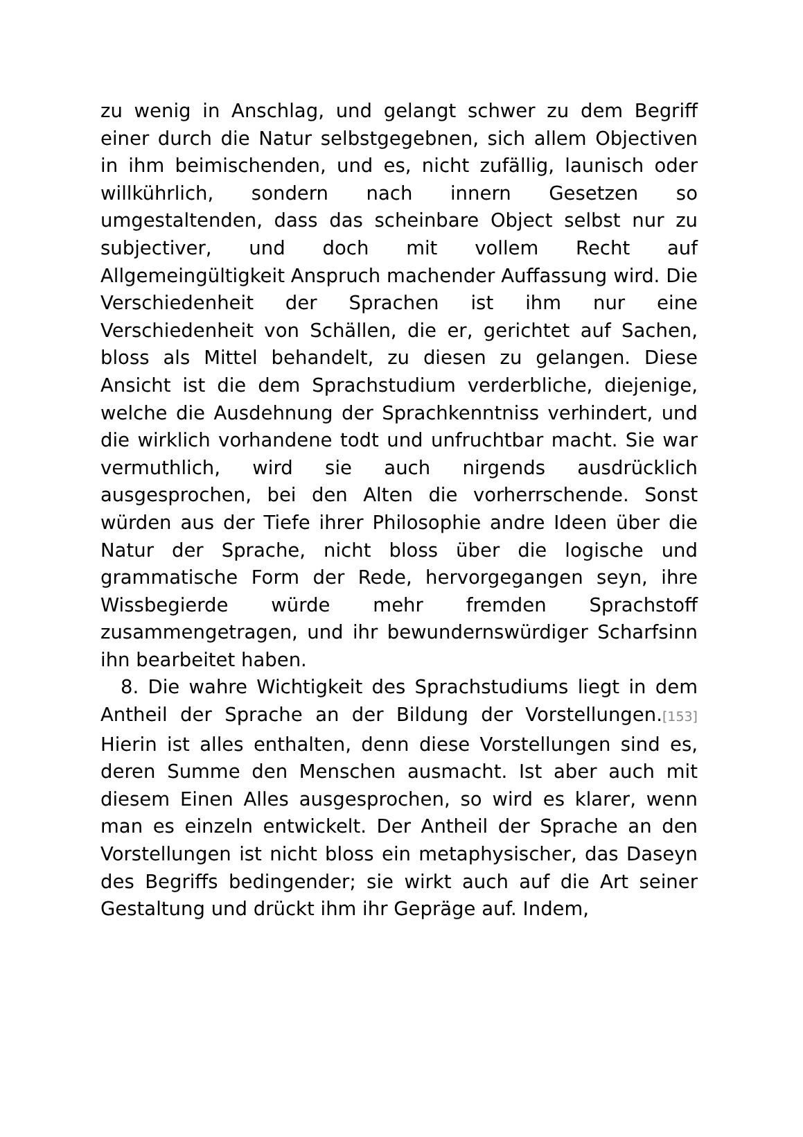zu wenig in Anschlag, und gelangt schwer zu dem Begriff einer durch die Natur selbstgegebnen, sich allem Objectiven in ihm beimischenden, und es, nicht zufällig, launisch oder willkührlich, sondern nach innern Gesetzen so umgestaltenden, dass das scheinbare Object selbst nur zu subjectiver, und doch mit vollem Recht auf Allgemeingültigkeit Anspruch machender Auffassung wird. Die Verschiedenheit der Sprachen ist ihm nur eine Verschiedenheit von Schällen, die er, gerichtet auf Sachen, bloss als Mittel behandelt, zu diesen zu gelangen. Diese Ansicht ist die dem Sprachstudium verderbliche, diejenige, welche die Ausdehnung der Sprachkenntniss verhindert, und die wirklich vorhandene todt und unfruchtbar macht. Sie war vermuthlich, wird sie auch nirgends ausdrücklich ausgesprochen, bei den Alten die vorherrschende. Sonst würden aus der Tiefe ihrer Philosophie andre Ideen über die Natur der Sprache, nicht bloss über die logische und grammatische Form der Rede, hervorgegangen seyn, ihre Wissbegierde würde mehr fremden Sprachstoff zusammengetragen, und ihr bewundernswürdiger Scharfsinn ihn bearbeitet haben.
8. Die wahre Wichtigkeit des Sprachstudiums liegt in dem Antheil der Sprache an der Bildung der Vorstellungen.[153] Hierin ist alles enthalten, denn diese Vorstellungen sind es, deren Summe den Menschen ausmacht. Ist aber auch mit diesem Einen Alles ausgesprochen, so wird es klarer, wenn man es einzeln entwickelt. Der Antheil der Sprache an den Vorstellungen ist nicht bloss ein metaphysischer, das Daseyn des Begriffs bedingender; sie wirkt auch auf die Art seiner Gestaltung und drückt ihm ihr Gepräge auf. Indem,